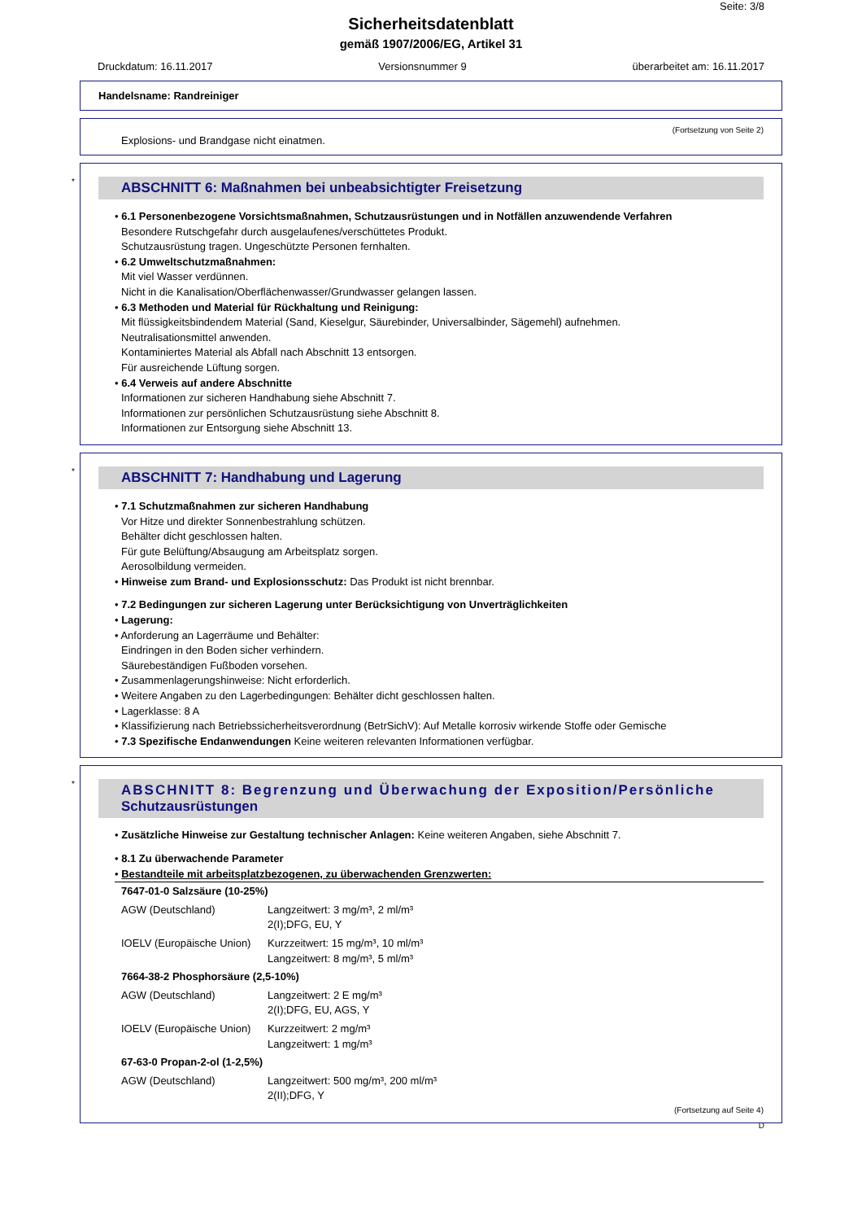Seite: 3/8
Sicherheitsdatenblatt
gemäß 1907/2006/EG, Artikel 31
Druckdatum: 16.11.2017 Versionsnummer 9 überarbeitet am: 16.11.2017
Handelsname: Randreiniger
(Fortsetzung von Seite 2)
Explosions- und Brandgase nicht einatmen.
*
ABSCHNITT 6: Maßnahmen bei unbeabsichtigter Freisetzung
• 6.1 Personenbezogene Vorsichtsmaßnahmen, Schutzausrüstungen und in Notfällen anzuwendende Verfahren
Besondere Rutschgefahr durch ausgelaufenes/verschüttetes Produkt.
Schutzausrüstung tragen. Ungeschützte Personen fernhalten.
• 6.2 Umweltschutzmaßnahmen:
Mit viel Wasser verdünnen.
Nicht in die Kanalisation/Oberflächenwasser/Grundwasser gelangen lassen.
• 6.3 Methoden und Material für Rückhaltung und Reinigung:
Mit flüssigkeitsbindendem Material (Sand, Kieselgur, Säurebinder, Universalbinder, Sägemehl) aufnehmen.
Neutralisationsmittel anwenden.
Kontaminiertes Material als Abfall nach Abschnitt 13 entsorgen.
Für ausreichende Lüftung sorgen.
• 6.4 Verweis auf andere Abschnitte
Informationen zur sicheren Handhabung siehe Abschnitt 7.
Informationen zur persönlichen Schutzausrüstung siehe Abschnitt 8.
Informationen zur Entsorgung siehe Abschnitt 13.
*
ABSCHNITT 7: Handhabung und Lagerung
• 7.1 Schutzmaßnahmen zur sicheren Handhabung
Vor Hitze und direkter Sonnenbestrahlung schützen.
Behälter dicht geschlossen halten.
Für gute Belüftung/Absaugung am Arbeitsplatz sorgen.
Aerosolbildung vermeiden.
• Hinweise zum Brand- und Explosionsschutz: Das Produkt ist nicht brennbar.
• 7.2 Bedingungen zur sicheren Lagerung unter Berücksichtigung von Unverträglichkeiten
• Lagerung:
• Anforderung an Lagerräume und Behälter:
Eindringen in den Boden sicher verhindern.
Säurebeständigen Fußboden vorsehen.
• Zusammenlagerungshinweise: Nicht erforderlich.
• Weitere Angaben zu den Lagerbedingungen: Behälter dicht geschlossen halten.
• Lagerklasse: 8 A
• Klassifizierung nach Betriebssicherheitsverordnung (BetrSichV): Auf Metalle korrosiv wirkende Stoffe oder Gemische
• 7.3 Spezifische Endanwendungen Keine weiteren relevanten Informationen verfügbar.
*
ABSCHNITT 8: Begrenzung und Überwachung der Exposition/Persönliche
Schutzausrüstungen
• Zusätzliche Hinweise zur Gestaltung technischer Anlagen: Keine weiteren Angaben, siehe Abschnitt 7.
• 8.1 Zu überwachende Parameter
• Bestandteile mit arbeitsplatzbezogenen, zu überwachenden Grenzwerten:
| 7647-01-0 Salzsäure (10-25%) | |
| AGW (Deutschland) | Langzeitwert: 3 mg/m³, 2 ml/m³ 2(I);DFG, EU, Y |
| IOELV (Europäische Union) | Kurzzeitwert: 15 mg/m³, 10 ml/m³ Langzeitwert: 8 mg/m³, 5 ml/m³ |
| 7664-38-2 Phosphorsäure (2,5-10%) | |
| AGW (Deutschland) | Langzeitwert: 2 E mg/m³ 2(I);DFG, EU, AGS, Y |
| IOELV (Europäische Union) | Kurzzeitwert: 2 mg/m³ Langzeitwert: 1 mg/m³ |
| 67-63-0 Propan-2-ol (1-2,5%) | |
| AGW (Deutschland) | Langzeitwert: 500 mg/m³, 200 ml/m³ 2(II);DFG, Y |
(Fortsetzung auf Seite 4)
D